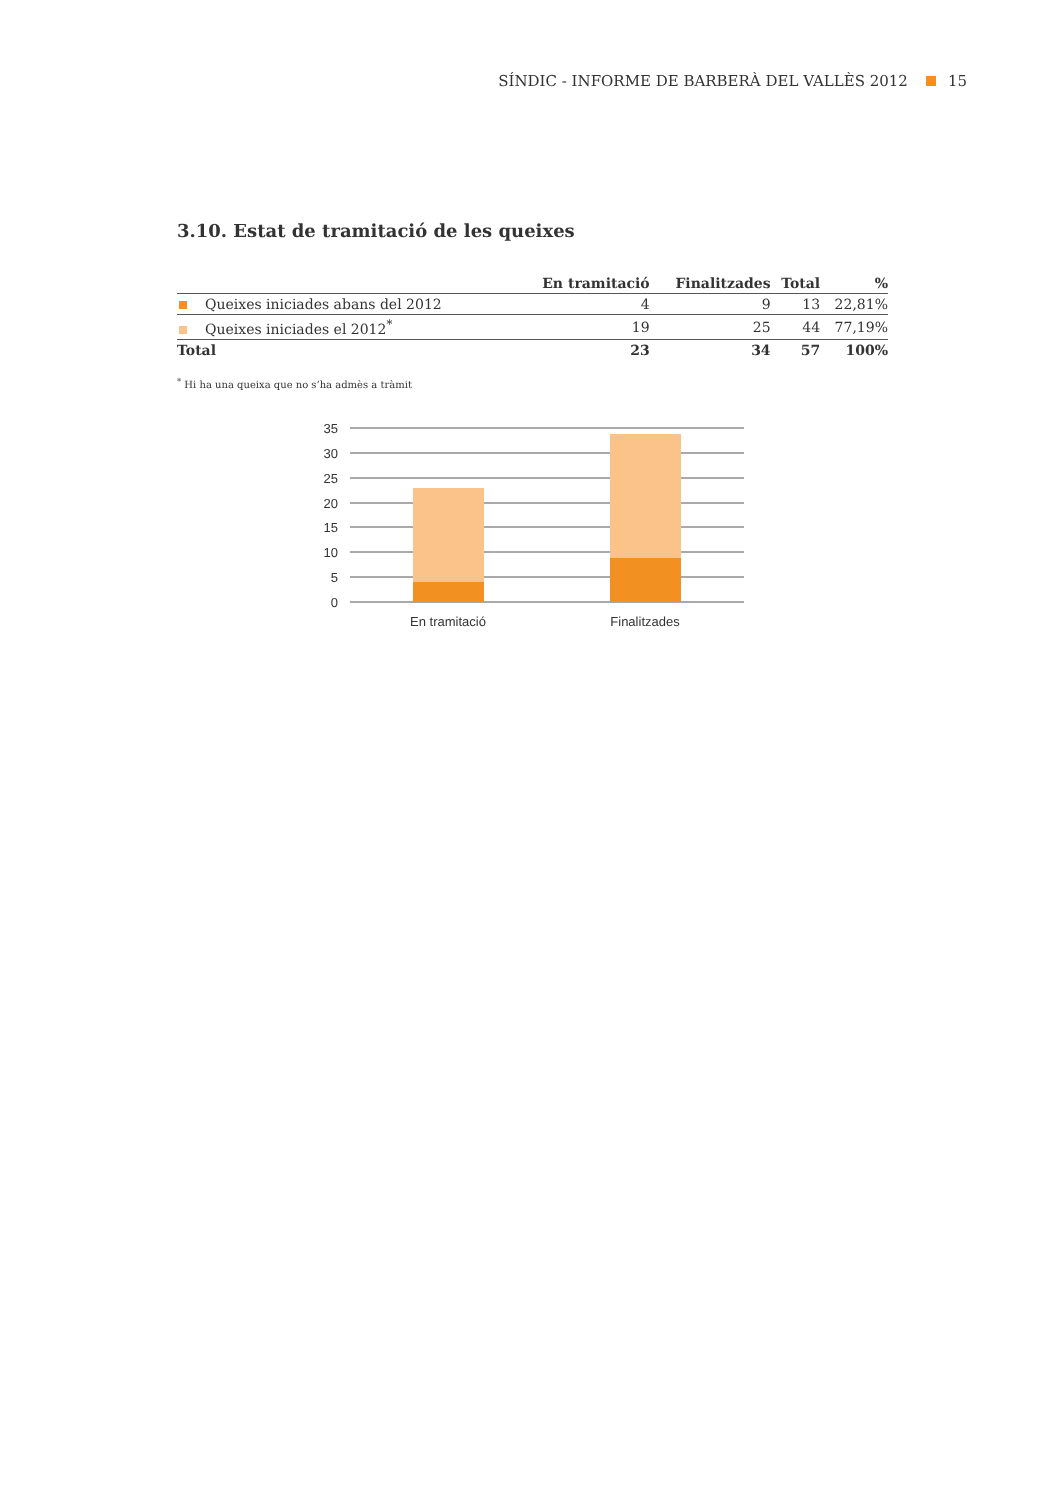SÍNDIC - INFORME DE BARBERÀ DEL VALLÈS 2012 15
3.10. Estat de tramitació de les queixes
| | En tramitació | Finalitzades | Total | % |
| --- | --- | --- | --- | --- |
| Queixes iniciades abans del 2012 | 4 | 9 | 13 | 22,81% |
| Queixes iniciades el 2012<sup>*</sup> | 19 | 25 | 44 | 77,19% |
| Total | 23 | 34 | 57 | 100% |
<sup>*</sup> Hi ha una queixa que no s’ha admès a tràmit
35
30
25
20
15
10
5
0
En tramitació
Finalitzades